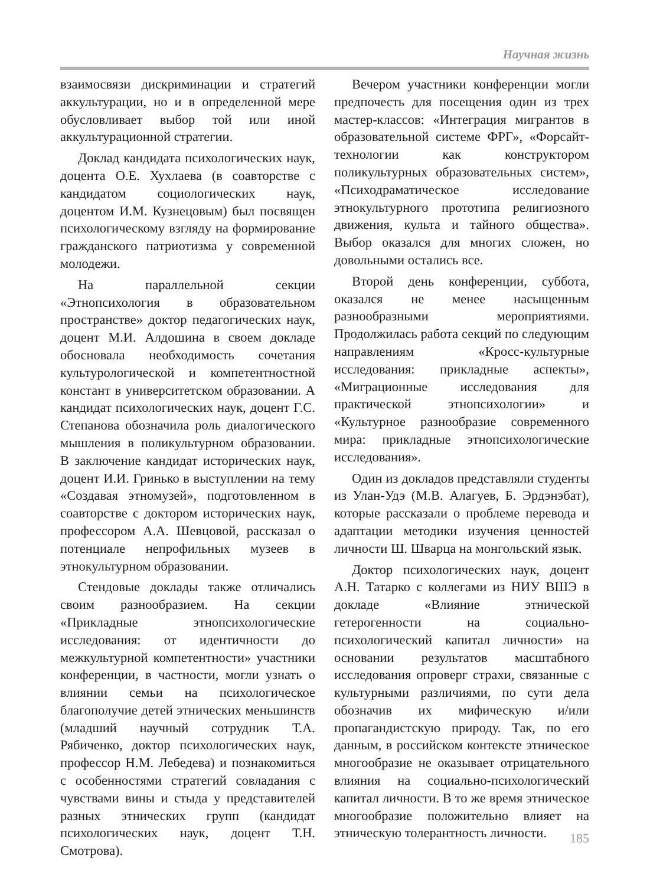Научная жизнь
взаимосвязи дискриминации и стратегий аккультурации, но и в определенной мере обусловливает выбор той или иной аккультурационной стратегии.
Доклад кандидата психологических наук, доцента О.Е. Хухлаева (в соавторстве с кандидатом социологических наук, доцентом И.М. Кузнецовым) был посвящен психологическому взгляду на формирование гражданского патриотизма у современной молодежи.
На параллельной секции «Этнопсихология в образовательном пространстве» доктор педагогических наук, доцент М.И. Алдошина в своем докладе обосновала необходимость сочетания культурологической и компетентностной констант в университетском образовании. А кандидат психологических наук, доцент Г.С. Степанова обозначила роль диалогического мышления в поликультурном образовании. В заключение кандидат исторических наук, доцент И.И. Гринько в выступлении на тему «Создавая этномузей», подготовленном в соавторстве с доктором исторических наук, профессором А.А. Шевцовой, рассказал о потенциале непрофильных музеев в этнокультурном образовании.
Стендовые доклады также отличались своим разнообразием. На секции «Прикладные этнопсихологические исследования: от идентичности до межкультурной компетентности» участники конференции, в частности, могли узнать о влиянии семьи на психологическое благополучие детей этнических меньшинств (младший научный сотрудник Т.А. Рябиченко, доктор психологических наук, профессор Н.М. Лебедева) и познакомиться с особенностями стратегий совладания с чувствами вины и стыда у представителей разных этнических групп (кандидат психологических наук, доцент Т.Н. Смотрова).
Вечером участники конференции могли предпочесть для посещения один из трех мастер-классов: «Интеграция мигрантов в образовательной системе ФРГ», «Форсайт-технологии как конструктором поликультурных образовательных систем», «Психодраматическое исследование этнокультурного прототипа религиозного движения, культа и тайного общества». Выбор оказался для многих сложен, но довольными остались все.
Второй день конференции, суббота, оказался не менее насыщенным разнообразными мероприятиями. Продолжилась работа секций по следующим направлениям «Кросс-культурные исследования: прикладные аспекты», «Миграционные исследования для практической этнопсихологии» и «Культурное разнообразие современного мира: прикладные этнопсихологические исследования».
Один из докладов представляли студенты из Улан-Удэ (М.В. Алагуев, Б. Эрдэнэбат), которые рассказали о проблеме перевода и адаптации методики изучения ценностей личности Ш. Шварца на монгольский язык.
Доктор психологических наук, доцент А.Н. Татарко с коллегами из НИУ ВШЭ в докладе «Влияние этнической гетерогенности на социально-психологический капитал личности» на основании результатов масштабного исследования опроверг страхи, связанные с культурными различиями, по сути дела обозначив их мифическую и/или пропагандистскую природу. Так, по его данным, в российском контексте этническое многообразие не оказывает отрицательного влияния на социально-психологический капитал личности. В то же время этническое многообразие положительно влияет на этническую толерантность личности.
185